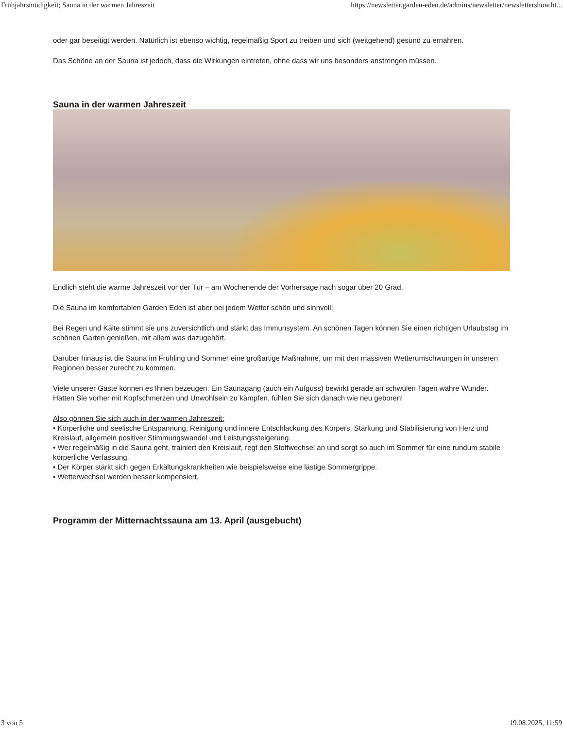Frühjahrsmüdigkeit; Sauna in der warmen Jahreszeit https://newsletter.garden-eden.de/admins/newsletter/newslettershow.ht...
oder gar beseitigt werden. Natürlich ist ebenso wichtig, regelmäßig Sport zu treiben und sich (weitgehend) gesund zu ernähren.
Das Schöne an der Sauna ist jedoch, dass die Wirkungen eintreten, ohne dass wir uns besonders anstrengen müssen.
Sauna in der warmen Jahreszeit
Endlich steht die warme Jahreszeit vor der Tür – am Wochenende der Vorhersage nach sogar über 20 Grad.
Die Sauna im komfortablen Garden Eden ist aber bei jedem Wetter schön und sinnvoll:
Bei Regen und Kälte stimmt sie uns zuversichtlich und stärkt das Immunsystem. An schönen Tagen können Sie einen richtigen Urlaubstag im schönen Garten genießen, mit allem was dazugehört.
Darüber hinaus ist die Sauna im Frühling und Sommer eine großartige Maßnahme, um mit den massiven Wetterumschwüngen in unseren Regionen besser zurecht zu kommen.
Viele unserer Gäste können es Ihnen bezeugen: Ein Saunagang (auch ein Aufguss) bewirkt gerade an schwülen Tagen wahre Wunder. Hatten Sie vorher mit Kopfschmerzen und Unwohlsein zu kämpfen, fühlen Sie sich danach wie neu geboren!
Also gönnen Sie sich auch in der warmen Jahreszeit:
• Körperliche und seelische Entspannung, Reinigung und innere Entschlackung des Körpers, Stärkung und Stabilisierung von Herz und Kreislauf, allgemein positiver Stimmungswandel und Leistungssteigerung.
• Wer regelmäßig in die Sauna geht, trainiert den Kreislauf, regt den Stoffwechsel an und sorgt so auch im Sommer für eine rundum stabile körperliche Verfassung.
• Der Körper stärkt sich gegen Erkältungskrankheiten wie beispielsweise eine lästige Sommergrippe.
• Wetterwechsel werden besser kompensiert.
Programm der Mitternachtssauna am 13. April (ausgebucht)
3 von 5 19.08.2025, 11:59